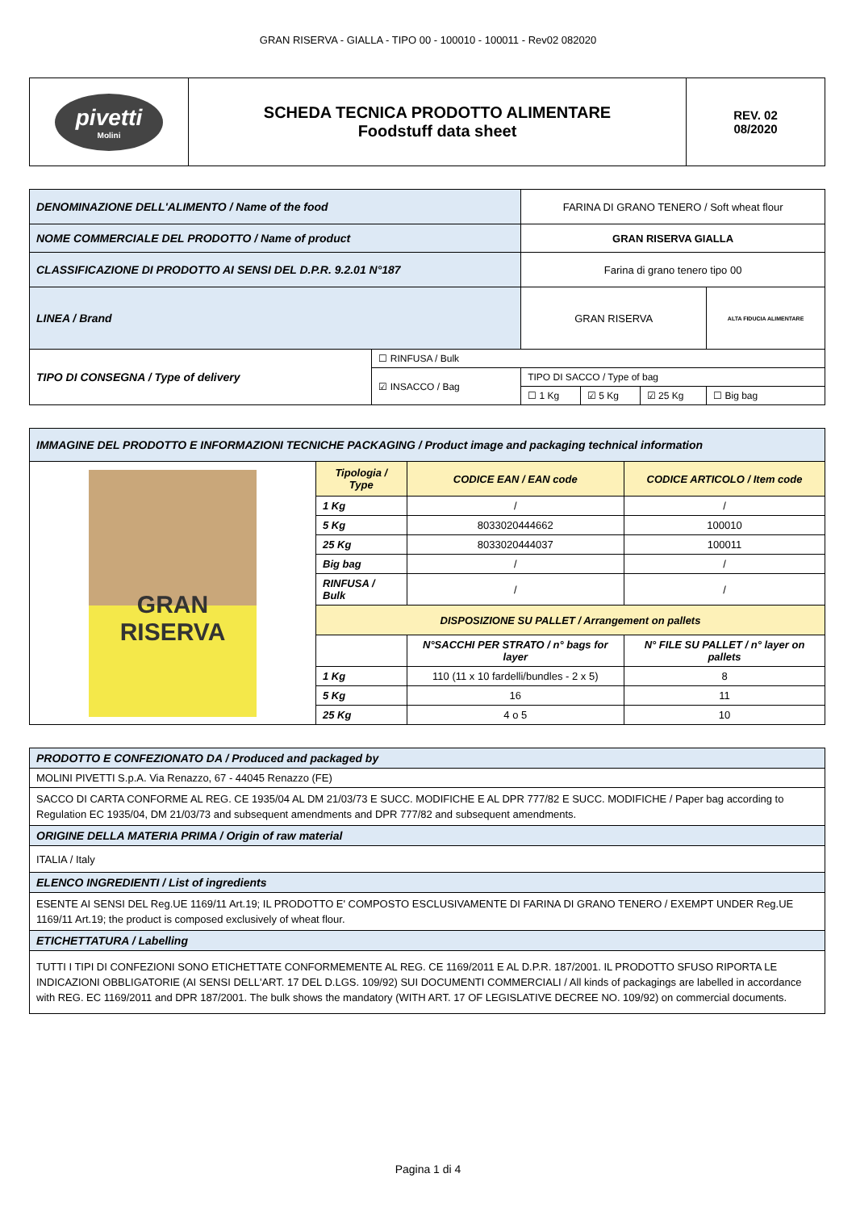GRAN RISERVA - GIALLA - TIPO 00 - 100010 - 100011 - Rev02 082020
| pivetti Molini | SCHEDA TECNICA PRODOTTO ALIMENTARE Foodstuff data sheet | REV. 02 08/2020 |
| DENOMINAZIONE DELL'ALIMENTO / Name of the food | | FARINA DI GRANO TENERO / Soft wheat flour | | | |
| NOME COMMERCIALE DEL PRODOTTO / Name of product | | GRAN RISERVA GIALLA | | | |
| CLASSIFICAZIONE DI PRODOTTO AI SENSI DEL D.P.R. 9.2.01 N°187 | | Farina di grano tenero tipo 00 | | | |
| LINEA / Brand | | GRAN RISERVA | | | ALTA FIDUCIA ALIMENTARE |
| TIPO DI CONSEGNA / Type of delivery | ☐ RINFUSA / Bulk | | | | |
| | ☑ INSACCO / Bag | TIPO DI SACCO / Type of bag | | | |
| | | ☐ 1 Kg | ☑ 5 Kg | ☑ 25 Kg | ☐ Big bag |
| IMMAGINE DEL PRODOTTO E INFORMAZIONI TECNICHE PACKAGING / Product image and packaging technical information | | | |
| GRAN RISERVA | Tipologia / Type | CODICE EAN / EAN code | CODICE ARTICOLO / Item code |
| | 1 Kg | / | / |
| | 5 Kg | 8033020444662 | 100010 |
| | 25 Kg | 8033020444037 | 100011 |
| | Big bag | / | / |
| | RINFUSA / Bulk | / | / |
| | DISPOSIZIONE SU PALLET / Arrangement on pallets | | |
| | | N°SACCHI PER STRATO / n° bags for layer | N° FILE SU PALLET / n° layer on pallets |
| | 1 Kg | 110 (11 x 10 fardelli/bundles - 2 x 5) | 8 |
| | 5 Kg | 16 | 11 |
| | 25 Kg | 4 o 5 | 10 |
| PRODOTTO E CONFEZIONATO DA / Produced and packaged by |
| MOLINI PIVETTI S.p.A. Via Renazzo, 67 - 44045 Renazzo (FE) |
| SACCO DI CARTA CONFORME AL REG. CE 1935/04 AL DM 21/03/73 E SUCC. MODIFICHE E AL DPR 777/82 E SUCC. MODIFICHE / Paper bag according to Regulation EC 1935/04, DM 21/03/73 and subsequent amendments and DPR 777/82 and subsequent amendments. |
| ORIGINE DELLA MATERIA PRIMA / Origin of raw material |
| ITALIA / Italy |
| ELENCO INGREDIENTI / List of ingredients |
| ESENTE AI SENSI DEL Reg.UE 1169/11 Art.19; IL PRODOTTO E' COMPOSTO ESCLUSIVAMENTE DI FARINA DI GRANO TENERO / EXEMPT UNDER Reg.UE 1169/11 Art.19; the product is composed exclusively of wheat flour. |
| ETICHETTATURA / Labelling |
| TUTTI I TIPI DI CONFEZIONI SONO ETICHETTATE CONFORMEMENTE AL REG. CE 1169/2011 E AL D.P.R. 187/2001. IL PRODOTTO SFUSO RIPORTA LE INDICAZIONI OBBLIGATORIE (AI SENSI DELL'ART. 17 DEL D.LGS. 109/92) SUI DOCUMENTI COMMERCIALI / All kinds of packagings are labelled in accordance with REG. EC 1169/2011 and DPR 187/2001. The bulk shows the mandatory (WITH ART. 17 OF LEGISLATIVE DECREE NO. 109/92) on commercial documents. |
Pagina 1 di 4